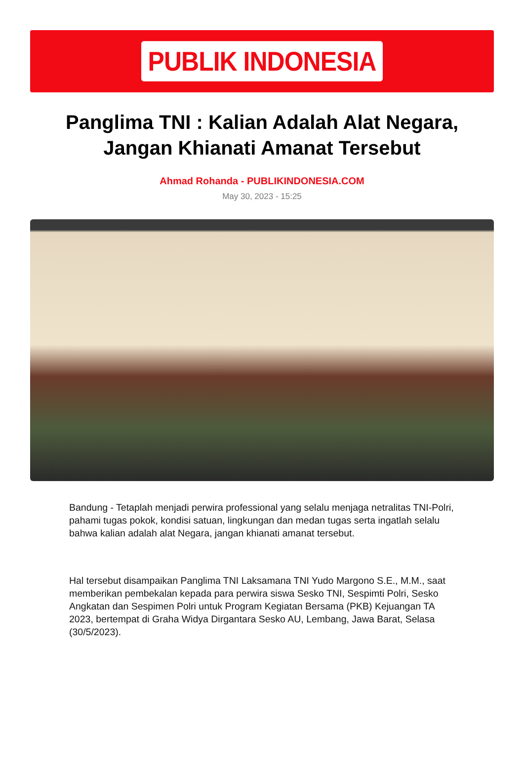PUBLIK INDONESIA
Panglima TNI : Kalian Adalah Alat Negara, Jangan Khianati Amanat Tersebut
Ahmad Rohanda - PUBLIKINDONESIA.COM
May 30, 2023 - 15:25
Bandung - Tetaplah menjadi perwira professional yang selalu menjaga netralitas TNI-Polri, pahami tugas pokok, kondisi satuan, lingkungan dan medan tugas serta ingatlah selalu bahwa kalian adalah alat Negara, jangan khianati amanat tersebut.
Hal tersebut disampaikan Panglima TNI Laksamana TNI Yudo Margono S.E., M.M., saat memberikan pembekalan kepada para perwira siswa Sesko TNI, Sespimti Polri, Sesko Angkatan dan Sespimen Polri untuk Program Kegiatan Bersama (PKB) Kejuangan TA 2023, bertempat di Graha Widya Dirgantara Sesko AU, Lembang, Jawa Barat, Selasa (30/5/2023).